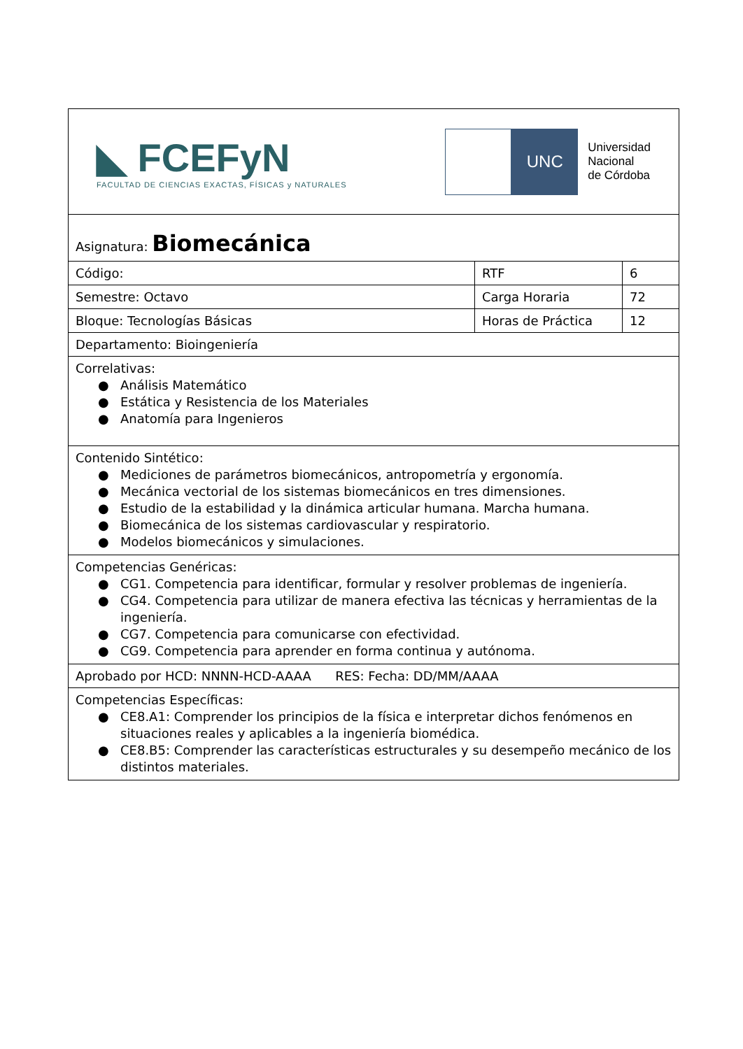| ◣ FCEFyN FACULTAD DE CIENCIAS EXACTAS, FÍSICAS y NATURALES UNC Universidad Nacional de Córdoba | | |
| Asignatura: Biomecánica | | |
| Código: | RTF | 6 |
| Semestre: Octavo | Carga Horaria | 72 |
| Bloque: Tecnologías Básicas | Horas de Práctica | 12 |
| Departamento: Bioingeniería | | |
| Correlativas: ● Análisis Matemático ● Estática y Resistencia de los Materiales ● Anatomía para Ingenieros | | |
| Contenido Sintético: ● Mediciones de parámetros biomecánicos, antropometría y ergonomía. ● Mecánica vectorial de los sistemas biomecánicos en tres dimensiones. ● Estudio de la estabilidad y la dinámica articular humana. Marcha humana. ● Biomecánica de los sistemas cardiovascular y respiratorio. ● Modelos biomecánicos y simulaciones. | | |
| Competencias Genéricas: ● CG1. Competencia para identificar, formular y resolver problemas de ingeniería. ● CG4. Competencia para utilizar de manera efectiva las técnicas y herramientas de la ingeniería. ● CG7. Competencia para comunicarse con efectividad. ● CG9. Competencia para aprender en forma continua y autónoma. | | |
| Aprobado por HCD: NNNN-HCD-AAAA RES: Fecha: DD/MM/AAAA | | |
| Competencias Específicas: ● CE8.A1: Comprender los principios de la física e interpretar dichos fenómenos en situaciones reales y aplicables a la ingeniería biomédica. ● CE8.B5: Comprender las características estructurales y su desempeño mecánico de los distintos materiales. | | |